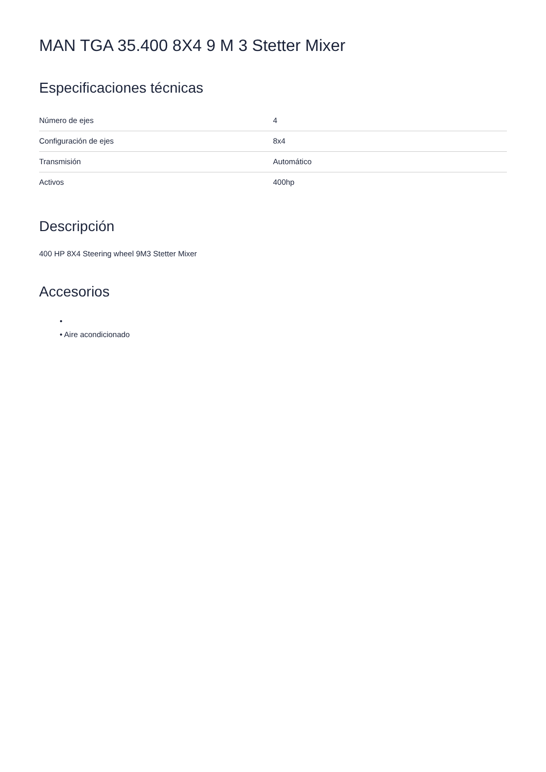MAN TGA 35.400 8X4 9 M 3 Stetter Mixer
Especificaciones técnicas
| Número de ejes | 4 |
| Configuración de ejes | 8x4 |
| Transmisión | Automático |
| Activos | 400hp |
Descripción
400 HP 8X4 Steering wheel 9M3 Stetter Mixer
Accesorios
•
• Aire acondicionado